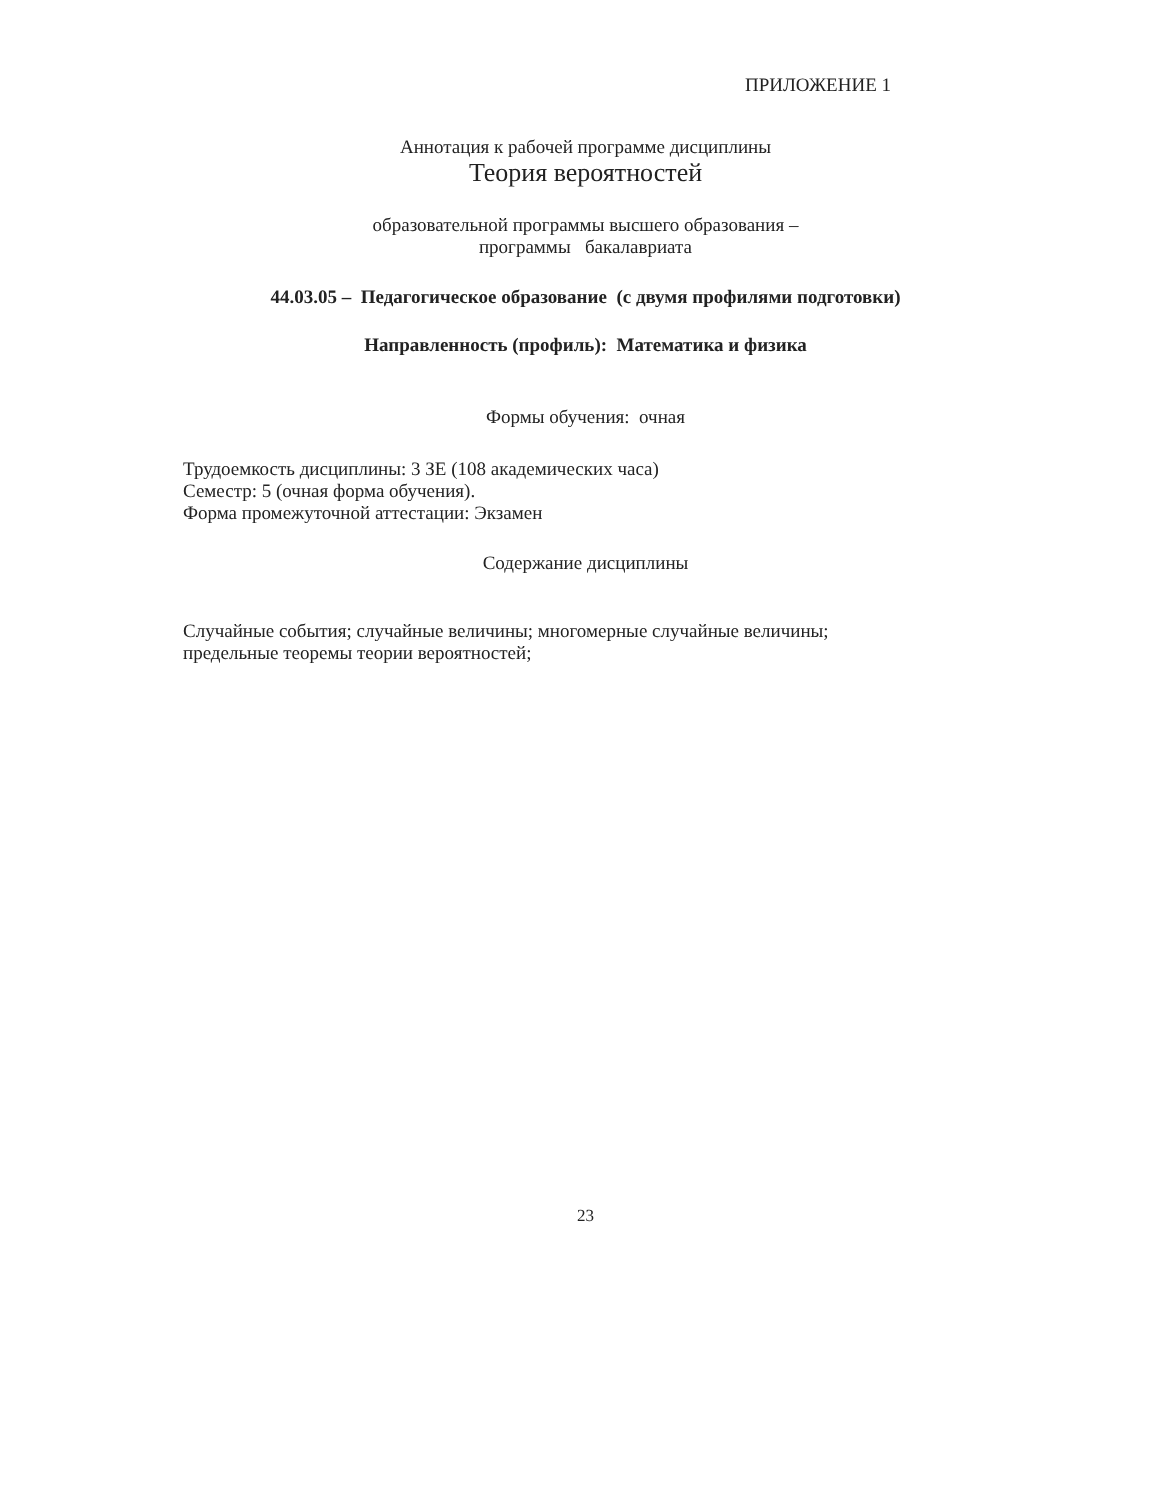ПРИЛОЖЕНИЕ 1
Аннотация к рабочей программе дисциплины
Теория вероятностей
образовательной программы высшего образования –
программы бакалавриата
44.03.05 – Педагогическое образование (с двумя профилями подготовки)
Направленность (профиль): Математика и физика
Формы обучения: очная
Трудоемкость дисциплины: 3 ЗЕ (108 академических часа)
Семестр: 5 (очная форма обучения).
Форма промежуточной аттестации: Экзамен
Содержание дисциплины
Случайные события; случайные величины; многомерные случайные величины; предельные теоремы теории вероятностей;
23